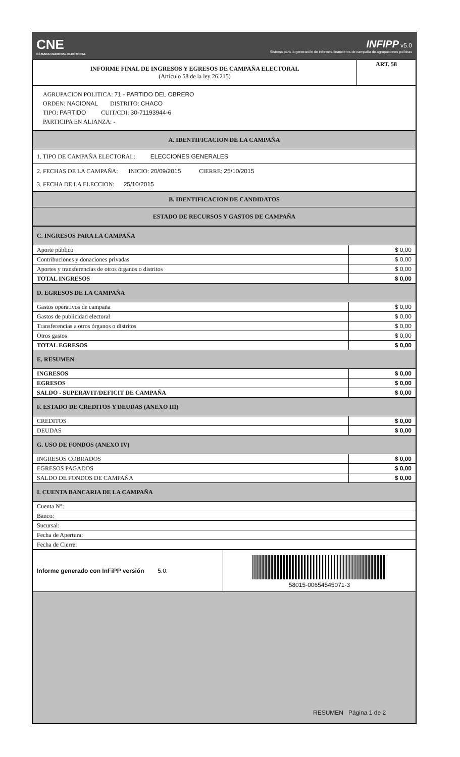CNE
CÁMARA NACIONAL ELECTORAL
INFIPP v5.0
Sistema para la generación de informes financieros de campaña de agrupaciones políticas
| INFORME FINAL DE INGRESOS Y EGRESOS DE CAMPAÑA ELECTORAL (Artículo 58 de la ley 26.215) | ART. 58 |
| AGRUPACION POLITICA: 71 - PARTIDO DEL OBRERO ORDEN: NACIONAL DISTRITO: CHACO TIPO: PARTIDO CUIT/CDI: 30-71193944-6 PARTICIPA EN ALIANZA: - | |
| A. IDENTIFICACION DE LA CAMPAÑA | |
| 1. TIPO DE CAMPAÑA ELECTORAL: ELECCIONES GENERALES | |
| 2. FECHAS DE LA CAMPAÑA: INICIO: 20/09/2015 CIERRE: 25/10/2015 3. FECHA DE LA ELECCION: 25/10/2015 | |
| B. IDENTIFICACION DE CANDIDATOS | |
| ESTADO DE RECURSOS Y GASTOS DE CAMPAÑA | |
| C. INGRESOS PARA LA CAMPAÑA | |
| Aporte público | $ 0,00 |
| Contribuciones y donaciones privadas | $ 0,00 |
| Aportes y transferencias de otros órganos o distritos | $ 0,00 |
| TOTAL INGRESOS | $ 0,00 |
| D. EGRESOS DE LA CAMPAÑA | |
| Gastos operativos de campaña | $ 0,00 |
| Gastos de publicidad electoral | $ 0,00 |
| Transferencias a otros órganos o distritos | $ 0,00 |
| Otros gastos | $ 0,00 |
| TOTAL EGRESOS | $ 0,00 |
| E. RESUMEN | |
| INGRESOS | $ 0,00 |
| EGRESOS | $ 0,00 |
| SALDO - SUPERAVIT/DEFICIT DE CAMPAÑA | $ 0,00 |
| F. ESTADO DE CREDITOS Y DEUDAS (ANEXO III) | |
| CREDITOS | $ 0,00 |
| DEUDAS | $ 0,00 |
| G. USO DE FONDOS (ANEXO IV) | |
| INGRESOS COBRADOS | $ 0,00 |
| EGRESOS PAGADOS | $ 0,00 |
| SALDO DE FONDOS DE CAMPAÑA | $ 0,00 |
| I. CUENTA BANCARIA DE LA CAMPAÑA | |
| Cuenta N°: | |
| Banco: | |
| Sucursal: | |
| Fecha de Apertura: | |
| Fecha de Cierre: | |
| Informe generado con InFiPP versión 5.0. | 58015-00654545071-3 |
RESUMEN Página 1 de 2